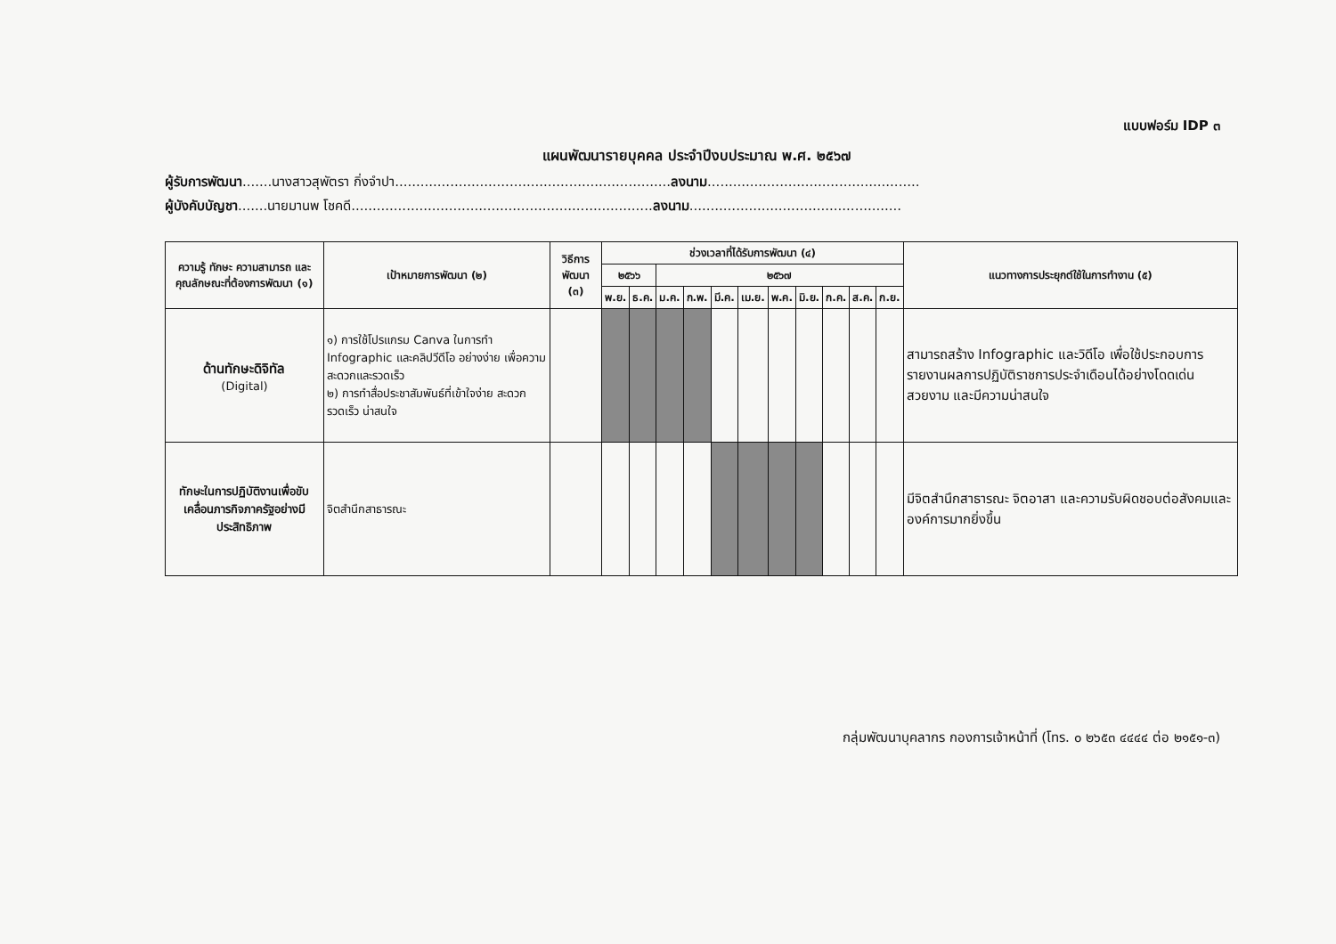แบบฟอร์ม IDP ๓
แผนพัฒนารายบุคคล ประจำปีงบประมาณ พ.ศ. ๒๕๖๗
ผู้รับการพัฒนา.......นางสาวสุพัตรา กิ่งจำปา.................................................................ลงนาม..................................................
ผู้บังคับบัญชา.......นายมานพ โชคดี.......................................................................ลงนาม..................................................
| ความรู้ ทักษะ ความสามารถ และคุณลักษณะที่ต้องการพัฒนา (๑) | เป้าหมายการพัฒนา (๒) | วิธีการพัฒนา (๓) | ช่วงเวลาที่ได้รับการพัฒนา (๔) | | | | | | | | | | | แนวทางการประยุกต์ใช้ในการทำงาน (๕) |
| --- | --- | --- | --- | --- | --- | --- | --- | --- | --- | --- | --- | --- | --- | --- |
| | | | ๒๕๖๖ | | ๒๕๖๗ | | | | | | | | | |
| | | | พ.ย. | ธ.ค. | ม.ค. | ก.พ. | มี.ค. | เม.ย. | พ.ค. | มิ.ย. | ก.ค. | ส.ค. | ก.ย. | |
| ด้านทักษะดิจิทัล (Digital) | ๑) การใช้โปรแกรม Canva ในการทำ Infographic และคลิปวีดีโอ อย่างง่าย เพื่อความสะดวกและรวดเร็ว ๒) การทำสื่อประชาสัมพันธ์ที่เข้าใจง่าย สะดวก รวดเร็ว น่าสนใจ | | | | | | | | | | | | | สามารถสร้าง Infographic และวิดีโอ เพื่อใช้ประกอบการรายงานผลการปฏิบัติราชการประจำเดือนได้อย่างโดดเด่น สวยงาม และมีความน่าสนใจ |
| ทักษะในการปฏิบัติงานเพื่อขับเคลื่อนภารกิจภาครัฐอย่างมีประสิทธิภาพ | จิตสำนึกสาธารณะ | | | | | | | | | | | | | มีจิตสำนึกสาธารณะ จิตอาสา และความรับผิดชอบต่อสังคมและองค์การมากยิ่งขึ้น |
กลุ่มพัฒนาบุคลากร กองการเจ้าหน้าที่ (โทร. ๐ ๒๖๕๓ ๔๔๔๔ ต่อ ๒๑๕๑-๓)